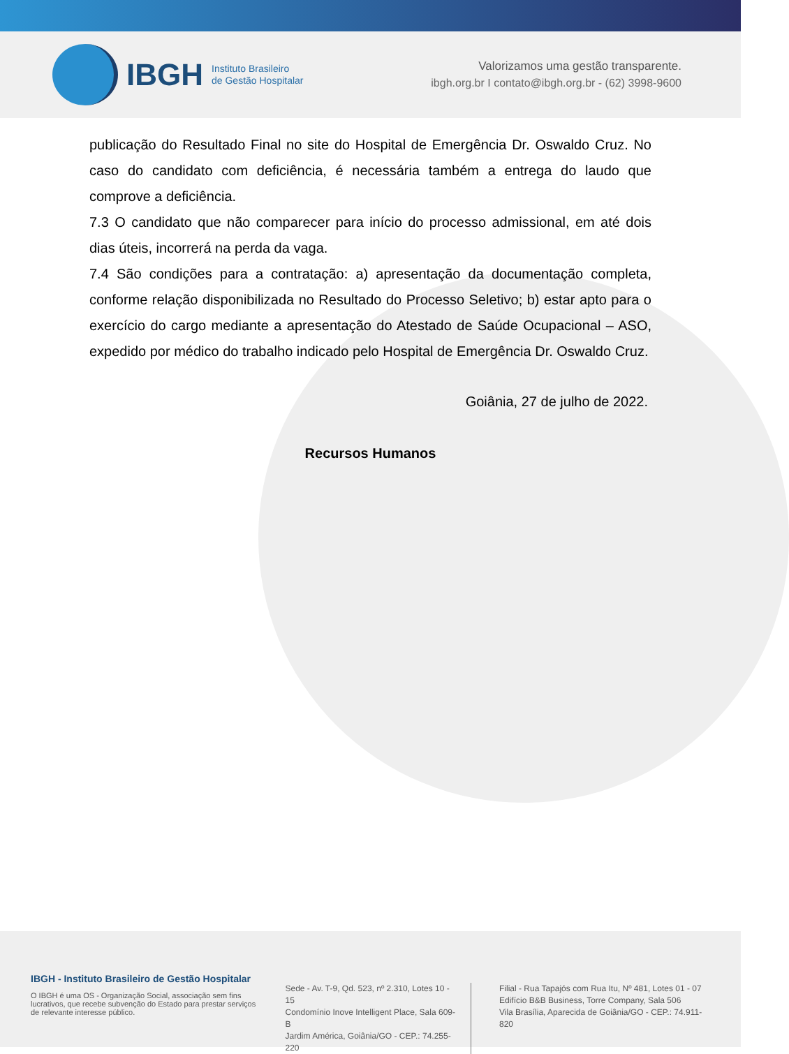IBGH
Instituto Brasileiro
de Gestão Hospitalar
Valorizamos uma gestão transparente.
ibgh.org.br I contato@ibgh.org.br - (62) 3998-9600
publicação do Resultado Final no site do Hospital de Emergência Dr. Oswaldo Cruz. No caso do candidato com deficiência, é necessária também a entrega do laudo que comprove a deficiência.
7.3 O candidato que não comparecer para início do processo admissional, em até dois dias úteis, incorrerá na perda da vaga.
7.4 São condições para a contratação: a) apresentação da documentação completa, conforme relação disponibilizada no Resultado do Processo Seletivo; b) estar apto para o exercício do cargo mediante a apresentação do Atestado de Saúde Ocupacional – ASO, expedido por médico do trabalho indicado pelo Hospital de Emergência Dr. Oswaldo Cruz.
Goiânia, 27 de julho de 2022.
Recursos Humanos
IBGH - Instituto Brasileiro de Gestão Hospitalar
O IBGH é uma OS - Organização Social, associação sem fins lucrativos, que recebe subvenção do Estado para prestar serviços de relevante interesse público.
Sede - Av. T-9, Qd. 523, nº 2.310, Lotes 10 - 15
Condomínio Inove Intelligent Place, Sala 609-B
Jardim América, Goiânia/GO - CEP.: 74.255-220
Filial - Rua Tapajós com Rua Itu, Nº 481, Lotes 01 - 07
Edifício B&B Business, Torre Company, Sala 506
Vila Brasília, Aparecida de Goiânia/GO - CEP.: 74.911-820